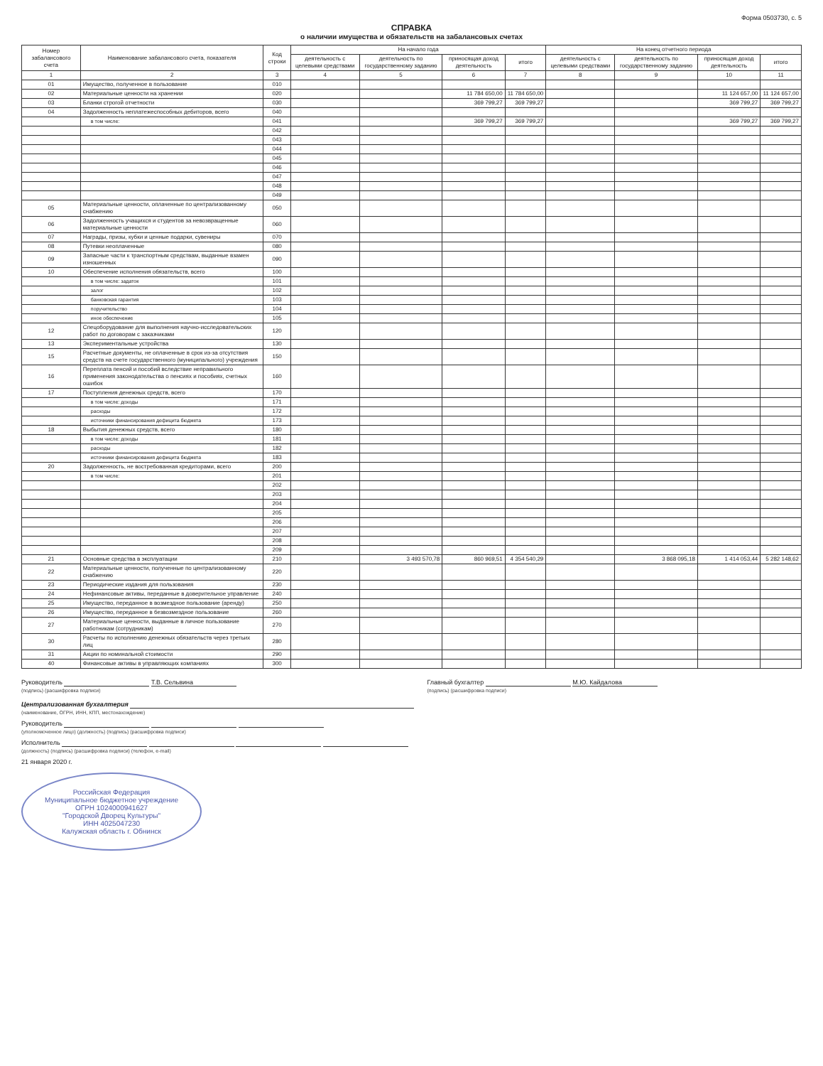Форма 0503730, с. 5
СПРАВКА
о наличии имущества и обязательств на забалансовых счетах
| Номер забалансового счета | Наименование забалансового счета, показателя | Код строки | На начало года | | | | На конец отчетного периода | | | |
| --- | --- | --- | --- | --- | --- | --- | --- | --- | --- | --- |
| | | | деятельность с целевыми средствами | деятельность по государственному заданию | приносящая доход деятельность | итого | деятельность с целевыми средствами | деятельность по государственному заданию | приносящая доход деятельность | итого |
| 1 | 2 | 3 | 4 | 5 | 6 | 7 | 8 | 9 | 10 | 11 |
| 01 | Имущество, полученное в пользование | 010 | | | | | | | | |
| 02 | Материальные ценности на хранении | 020 | | | 11 784 650,00 | 11 784 650,00 | | | 11 124 657,00 | 11 124 657,00 |
| 03 | Бланки строгой отчетности | 030 | | | 369 799,27 | 369 799,27 | | | 369 799,27 | 369 799,27 |
| 04 | Задолженность неплатежеспособных дебиторов, всего | 040 | | | | | | | | |
| | в том числе: | 041 | | | 369 799,27 | 369 799,27 | | | 369 799,27 | 369 799,27 |
| | | 042 | | | | | | | | |
| | | 043 | | | | | | | | |
| | | 044 | | | | | | | | |
| | | 045 | | | | | | | | |
| | | 046 | | | | | | | | |
| | | 047 | | | | | | | | |
| | | 048 | | | | | | | | |
| | | 049 | | | | | | | | |
| 05 | Материальные ценности, оплаченные по централизованному снабжению | 050 | | | | | | | | |
| 06 | Задолженность учащихся и студентов за невозвращенные материальные ценности | 060 | | | | | | | | |
| 07 | Награды, призы, кубки и ценные подарки, сувениры | 070 | | | | | | | | |
| 08 | Путевки неоплаченные | 080 | | | | | | | | |
| 09 | Запасные части к транспортным средствам, выданные взамен изношенных | 090 | | | | | | | | |
| 10 | Обеспечение исполнения обязательств, всего | 100 | | | | | | | | |
| | в том числе: задаток | 101 | | | | | | | | |
| | залог | 102 | | | | | | | | |
| | банковская гарантия | 103 | | | | | | | | |
| | поручительство | 104 | | | | | | | | |
| | иное обеспечение | 105 | | | | | | | | |
| 12 | Спецоборудование для выполнения научно-исследовательских работ по договорам с заказчиками | 120 | | | | | | | | |
| 13 | Экспериментальные устройства | 130 | | | | | | | | |
| 15 | Расчетные документы, не оплаченные в срок из-за отсутствия средств на счете государственного (муниципального) учреждения | 150 | | | | | | | | |
| 16 | Переплата пенсий и пособий вследствие неправильного применения законодательства о пенсиях и пособиях, счетных ошибок | 160 | | | | | | | | |
| 17 | Поступления денежных средств, всего | 170 | | | | | | | | |
| | в том числе: доходы | 171 | | | | | | | | |
| | расходы | 172 | | | | | | | | |
| | источники финансирования дефицита бюджета | 173 | | | | | | | | |
| 18 | Выбытия денежных средств, всего | 180 | | | | | | | | |
| | в том числе: доходы | 181 | | | | | | | | |
| | расходы | 182 | | | | | | | | |
| | источники финансирования дефицита бюджета | 183 | | | | | | | | |
| 20 | Задолженность, не востребованная кредиторами, всего | 200 | | | | | | | | |
| | в том числе: | 201 | | | | | | | | |
| | | 202 | | | | | | | | |
| | | 203 | | | | | | | | |
| | | 204 | | | | | | | | |
| | | 205 | | | | | | | | |
| | | 206 | | | | | | | | |
| | | 207 | | | | | | | | |
| | | 208 | | | | | | | | |
| | | 209 | | | | | | | | |
| 21 | Основные средства в эксплуатации | 210 | | 3 493 570,78 | 860 969,51 | 4 354 540,29 | | 3 868 095,18 | 1 414 053,44 | 5 282 148,62 |
| 22 | Материальные ценности, полученные по централизованному снабжению | 220 | | | | | | | | |
| 23 | Периодические издания для пользования | 230 | | | | | | | | |
| 24 | Нефинансовые активы, переданные в доверительное управление | 240 | | | | | | | | |
| 25 | Имущество, переданное в возмездное пользование (аренду) | 250 | | | | | | | | |
| 26 | Имущество, переданное в безвозмездное пользование | 260 | | | | | | | | |
| 27 | Материальные ценности, выданные в личное пользование работникам (сотрудникам) | 270 | | | | | | | | |
| 30 | Расчеты по исполнению денежных обязательств через третьих лиц | 280 | | | | | | | | |
| 31 | Акции по номинальной стоимости | 290 | | | | | | | | |
| 40 | Финансовые активы в управляющих компаниях | 300 | | | | | | | | |
Руководитель Т.В. Сельвина
(подпись) (расшифровка подписи)
Главный бухгалтер М.Ю. Кайдалова
(подпись) (расшифровка подписи)
Централизованная бухгалтерия
(наименование, ОГРН, ИНН, КПП, местонахождение)
Руководитель
(уполномоченное лицо) (должность) (подпись) (расшифровка подписи)
Исполнитель
(должность) (подпись) (расшифровка подписи) (телефон, e-mail)
21 января 2020 г.
Российская Федерация
Муниципальное бюджетное учреждение
ОГРН 1024000941627
"Городской Дворец Культуры"
ИНН 4025047230
Калужская область г. Обнинск